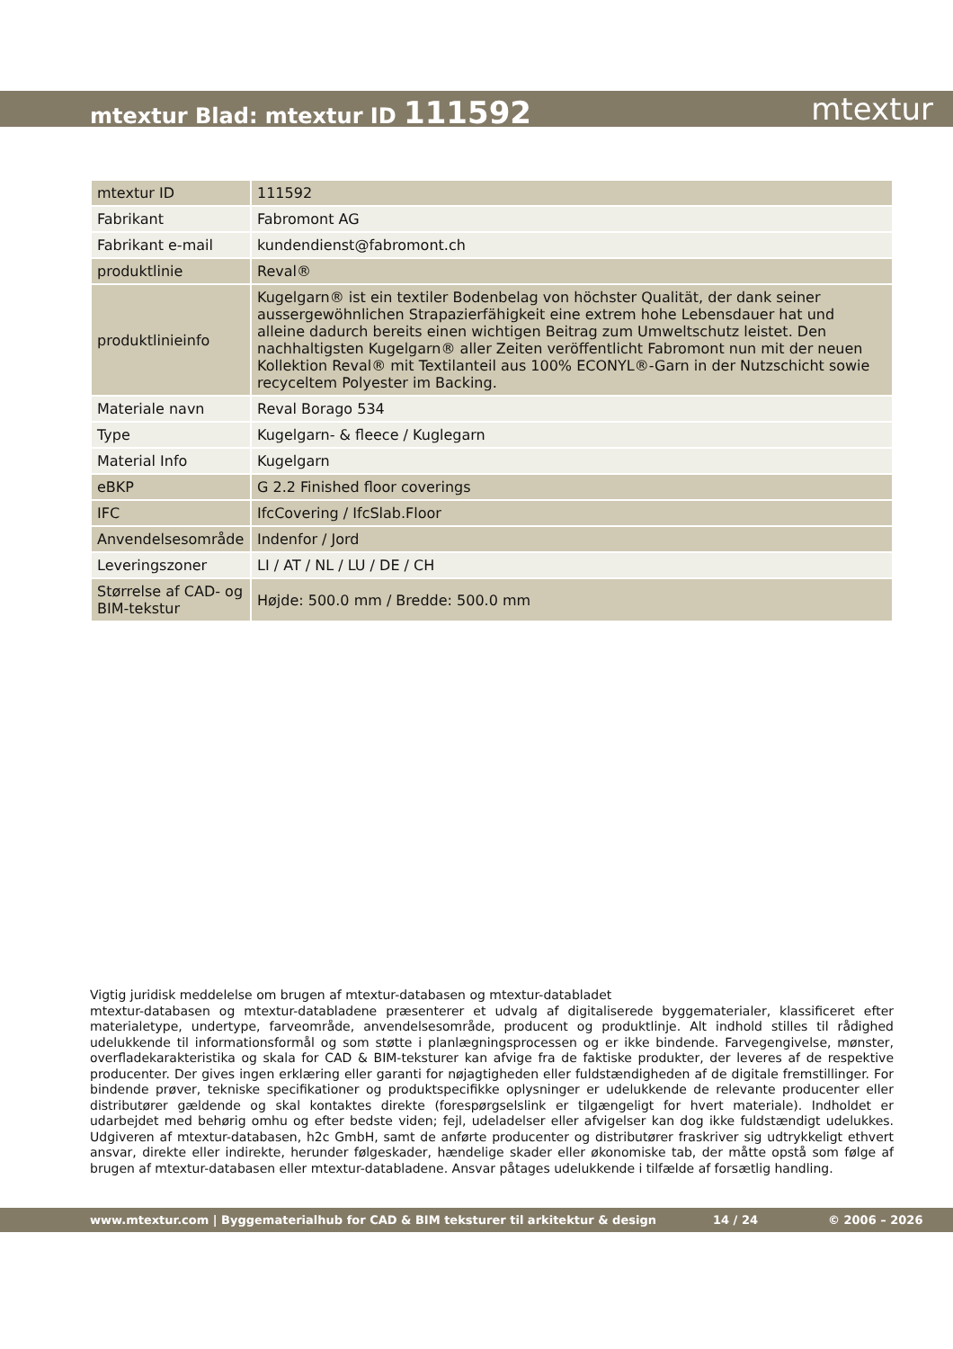mtextur Blad: mtextur ID 111592
mtextur
| mtextur ID | 111592 |
| Fabrikant | Fabromont AG |
| Fabrikant e-mail | kundendienst@fabromont.ch |
| produktlinie | Reval® |
| produktlinieinfo | Kugelgarn® ist ein textiler Bodenbelag von höchster Qualität, der dank seiner aussergewöhnlichen Strapazierfähigkeit eine extrem hohe Lebensdauer hat und alleine dadurch bereits einen wichtigen Beitrag zum Umweltschutz leistet. Den nachhaltigsten Kugelgarn® aller Zeiten veröffentlicht Fabromont nun mit der neuen Kollektion Reval® mit Textilanteil aus 100% ECONYL®-Garn in der Nutzschicht sowie recyceltem Polyester im Backing. |
| Materiale navn | Reval Borago 534 |
| Type | Kugelgarn- & fleece / Kuglegarn |
| Material Info | Kugelgarn |
| eBKP | G 2.2 Finished floor coverings |
| IFC | IfcCovering / IfcSlab.Floor |
| Anvendelsesområde | Indenfor / Jord |
| Leveringszoner | LI / AT / NL / LU / DE / CH |
| Størrelse af CAD- og BIM-tekstur | Højde: 500.0 mm / Bredde: 500.0 mm |
Vigtig juridisk meddelelse om brugen af mtextur-databasen og mtextur-databladet
mtextur-databasen og mtextur-databladene præsenterer et udvalg af digitaliserede byggematerialer, klassificeret efter materialetype, undertype, farveområde, anvendelsesområde, producent og produktlinje. Alt indhold stilles til rådighed udelukkende til informationsformål og som støtte i planlægningsprocessen og er ikke bindende. Farvegengivelse, mønster, overfladekarakteristika og skala for CAD & BIM-teksturer kan afvige fra de faktiske produkter, der leveres af de respektive producenter. Der gives ingen erklæring eller garanti for nøjagtigheden eller fuldstændigheden af de digitale fremstillinger. For bindende prøver, tekniske specifikationer og produktspecifikke oplysninger er udelukkende de relevante producenter eller distributører gældende og skal kontaktes direkte (forespørgselslink er tilgængeligt for hvert materiale). Indholdet er udarbejdet med behørig omhu og efter bedste viden; fejl, udeladelser eller afvigelser kan dog ikke fuldstændigt udelukkes. Udgiveren af mtextur-databasen, h2c GmbH, samt de anførte producenter og distributører fraskriver sig udtrykkeligt ethvert ansvar, direkte eller indirekte, herunder følgeskader, hændelige skader eller økonomiske tab, der måtte opstå som følge af brugen af mtextur-databasen eller mtextur-databladene. Ansvar påtages udelukkende i tilfælde af forsætlig handling.
www.mtextur.com | Byggematerialhub for CAD & BIM teksturer til arkitektur & design 14 / 24 © 2006 – 2026